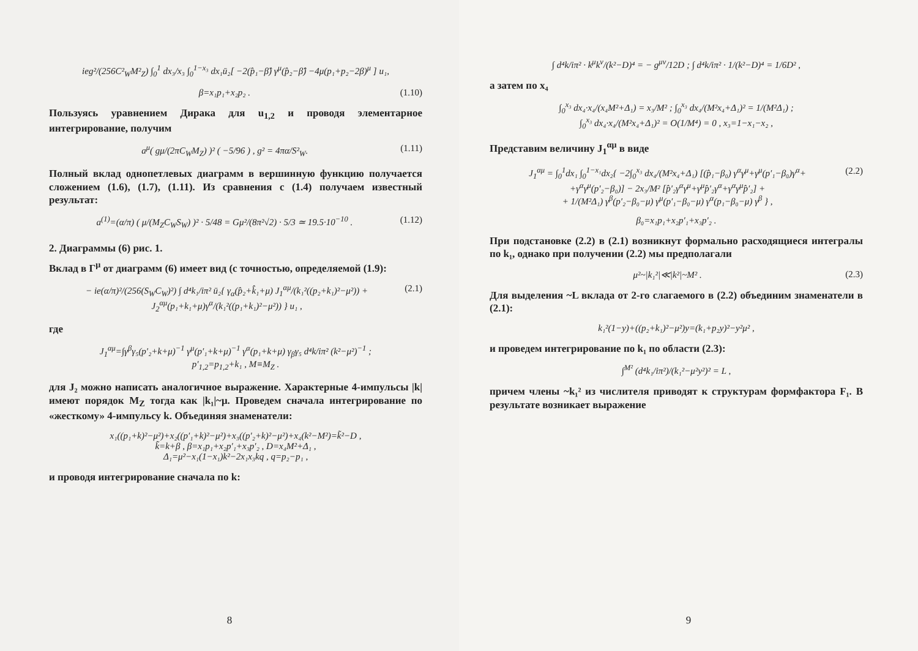ieg²/(256C²<sub>W</sub>M²<sub>Z</sub>) ∫<sub>0</sub><sup>1</sup> dx₃/x₃ ∫<sub>0</sub><sup>1−x₃</sup> dx₁ū₂[ −2(p̂₁−β̂) γ<sup>μ</sup>(p̂₂−β̂) −4μ(p₁+p₂−2β)<sup>μ</sup> ] u₁,
β=x₁p₁+x₂p₂ . (1.10)
Пользуясь уравнением Дирака для u<sub>1,2</sub> и проводя элементарное интегрирование, получим
a<sup>μ</sup>( gμ/(2πC<sub>W</sub>M<sub>Z</sub>) )² ( −5/96 ) , g² = 4πα/S²<sub>W</sub>. (1.11)
Полный вклад однопетлевых диаграмм в вершинную функцию получается сложением (1.6), (1.7), (1.11). Из сравнения с (1.4) получаем известный результат:
a<sup>(1)</sup>=(α/π) ( μ/(M<sub>Z</sub>C<sub>W</sub>S<sub>W</sub>) )² · 5/48 = Gμ²/(8π²√2) · 5/3 ≃ 19.5·10<sup>−10</sup> . (1.12)
2. Диаграммы (6) рис. 1.
Вклад в Γ<sup>μ</sup> от диаграмм (6) имеет вид (с точностью, определяемой (1.9):
− ie(α/π)²/(256(S<sub>W</sub>C<sub>W</sub>)²) ∫ d⁴k₁/iπ² ū₂{ γ<sub>α</sub>(p̂₂+k̂₁+μ) J<sub>1</sub><sup>αμ</sup>/(k₁²((p₂+k₁)²−μ²)) + J<sub>2</sub><sup>αμ</sup>(p₁+k₁+μ)γ<sup>α</sup>/(k₁²((p₁+k₁)²−μ²)) } u₁ , (2.1)
где
J<sub>1</sub><sup>αμ</sup>=∫γ<sup>β</sup>γ₅(p′₂+k+μ)<sup>−1</sup> γ<sup>μ</sup>(p′₁+k+μ)<sup>−1</sup> γ<sup>α</sup>(p₁+k+μ) γ<sub>β</sub>γ₅ d⁴k/iπ² (k²−μ²)<sup>−1</sup> ;
p′<sub>1,2</sub>=p<sub>1,2</sub>+k₁ , M≡M<sub>Z</sub> .
для J₂ можно написать аналогичное выражение. Характерные 4-импульсы |k| имеют порядок M<sub>Z</sub> тогда как |k₁|~μ. Проведем сначала интегрирование по «жесткому» 4-импульсу k. Объединяя знаменатели:
x₁((p₁+k)²−μ²)+x₂((p′₁+k)²−μ²)+x₃((p′₂+k)²−μ²)+x₄(k²−M²)=k̃²−D ,
k̃=k+β , β=x₁p₁+x₂p′₁+x₃p′₂ , D=x₄M²+Δ₁ ,
Δ₁=μ²−x₁(1−x₁)k²−2x₁x₃kq , q=p₂−p₁ ,
и проводя интегрирование сначала по k:
8
∫ d⁴k/iπ² · k<sup>μ</sup>k<sup>ν</sup>/(k²−D)⁴ = − g<sup>μν</sup>/12D ; ∫ d⁴k/iπ² · 1/(k²−D)⁴ = 1/6D² ,
а затем по x₄
∫<sub>0</sub><sup>x₃</sup> dx₄·x₄/(x₄M²+Δ₁) = x₃/M² ; ∫<sub>0</sub><sup>x₃</sup> dx₄/(M²x₄+Δ₁)² = 1/(M²Δ₁) ;
∫<sub>0</sub><sup>x₃</sup> dx₄·x₄/(M²x₄+Δ₁)² = O(1/M⁴) = 0 , x₃=1−x₁−x₂ ,
Представим величину J<sub>1</sub><sup>αμ</sup> в виде
J<sub>1</sub><sup>αμ</sup> = ∫<sub>0</sub><sup>1</sup>dx₁ ∫<sub>0</sub><sup>1−x₁</sup>dx₂{ −2∫<sub>0</sub><sup>x₃</sup> dx₄/(M²x₄+Δ₁) [(p̂₁−β₀) γ<sup>α</sup>γ<sup>μ</sup>+γ<sup>μ</sup>(p′₁−β₀)γ<sup>α</sup>+
+γ<sup>α</sup>γ<sup>μ</sup>(p′₂−β₀)] − 2x₃/M² [p̂′₂γ<sup>α</sup>γ<sup>μ</sup>+γ<sup>μ</sup>p̂′₂γ<sup>α</sup>+γ<sup>α</sup>γ<sup>μ</sup>p̂′₂] +
+ 1/(M²Δ₁) γ<sup>β</sup>(p′₂−β₀−μ) γ<sup>μ</sup>(p′₁−β₀−μ) γ<sup>α</sup>(p₁−β₀−μ) γ<sup>β</sup> } , (2.2)
β₀=x₁p₁+x₂p′₁+x₃p′₂ .
При подстановке (2.2) в (2.1) возникнут формально расходящиеся интегралы по k₁, однако при получении (2.2) мы предполагали
μ²~|k₁²|≪|k²|~M² . (2.3)
Для выделения ~L вклада от 2-го слагаемого в (2.2) объединим знаменатели в (2.1):
k₁²(1−y)+((p₂+k₁)²−μ²)y=(k₁+p₂y)²−y²μ² ,
и проведем интегрирование по k₁ по области (2.3):
∫<sup>M²</sup> (d⁴k₁/iπ²)/(k₁²−μ²y²)² = L ,
причем члены ~k₁² из числителя приводят к структурам формфактора F₁. В результате возникает выражение
9